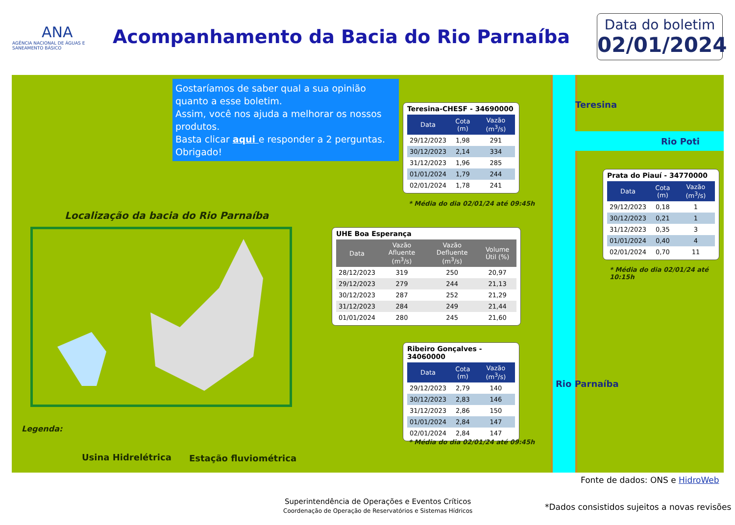ANA
AGÊNCIA NACIONAL DE ÁGUAS E SANEAMENTO BÁSICO
Acompanhamento da Bacia do Rio Parnaíba
Data do boletim
02/01/2024
Gostaríamos de saber qual a sua opinião quanto a esse boletim.
Assim, você nos ajuda a melhorar os nossos produtos.
Basta clicar aqui e responder a 2 perguntas.
Obrigado!
Teresina
Rio Poti
Rio Parnaíba
Teresina-CHESF - 34690000
| Data | Cota (m) | Vazão (m<sup>3</sup>/s) |
| --- | --- | --- |
| 29/12/2023 | 1,98 | 291 |
| 30/12/2023 | 2,14 | 334 |
| 31/12/2023 | 1,96 | 285 |
| 01/01/2024 | 1,79 | 244 |
| 02/01/2024 | 1,78 | 241 |
* Média do dia 02/01/24 até 09:45h
Prata do Piauí - 34770000
| Data | Cota (m) | Vazão (m<sup>3</sup>/s) |
| --- | --- | --- |
| 29/12/2023 | 0,18 | 1 |
| 30/12/2023 | 0,21 | 1 |
| 31/12/2023 | 0,35 | 3 |
| 01/01/2024 | 0,40 | 4 |
| 02/01/2024 | 0,70 | 11 |
* Média do dia 02/01/24 até 10:15h
UHE Boa Esperança
| Data | Vazão Afluente (m<sup>3</sup>/s) | Vazão Defluente (m<sup>3</sup>/s) | Volume Útil (%) |
| --- | --- | --- | --- |
| 28/12/2023 | 319 | 250 | 20,97 |
| 29/12/2023 | 279 | 244 | 21,13 |
| 30/12/2023 | 287 | 252 | 21,29 |
| 31/12/2023 | 284 | 249 | 21,44 |
| 01/01/2024 | 280 | 245 | 21,60 |
Ribeiro Gonçalves - 34060000
| Data | Cota (m) | Vazão (m<sup>3</sup>/s) |
| --- | --- | --- |
| 29/12/2023 | 2,79 | 140 |
| 30/12/2023 | 2,83 | 146 |
| 31/12/2023 | 2,86 | 150 |
| 01/01/2024 | 2,84 | 147 |
| 02/01/2024 | 2,84 | 147 |
* Média do dia 02/01/24 até 09:45h
Localização da bacia do Rio Parnaíba
Legenda:
Usina Hidrelétrica Estação fluviométrica
Fonte de dados: ONS e HidroWeb
Superintendência de Operações e Eventos Críticos
Coordenação de Operação de Reservatórios e Sistemas Hídricos
*Dados consistidos sujeitos a novas revisões